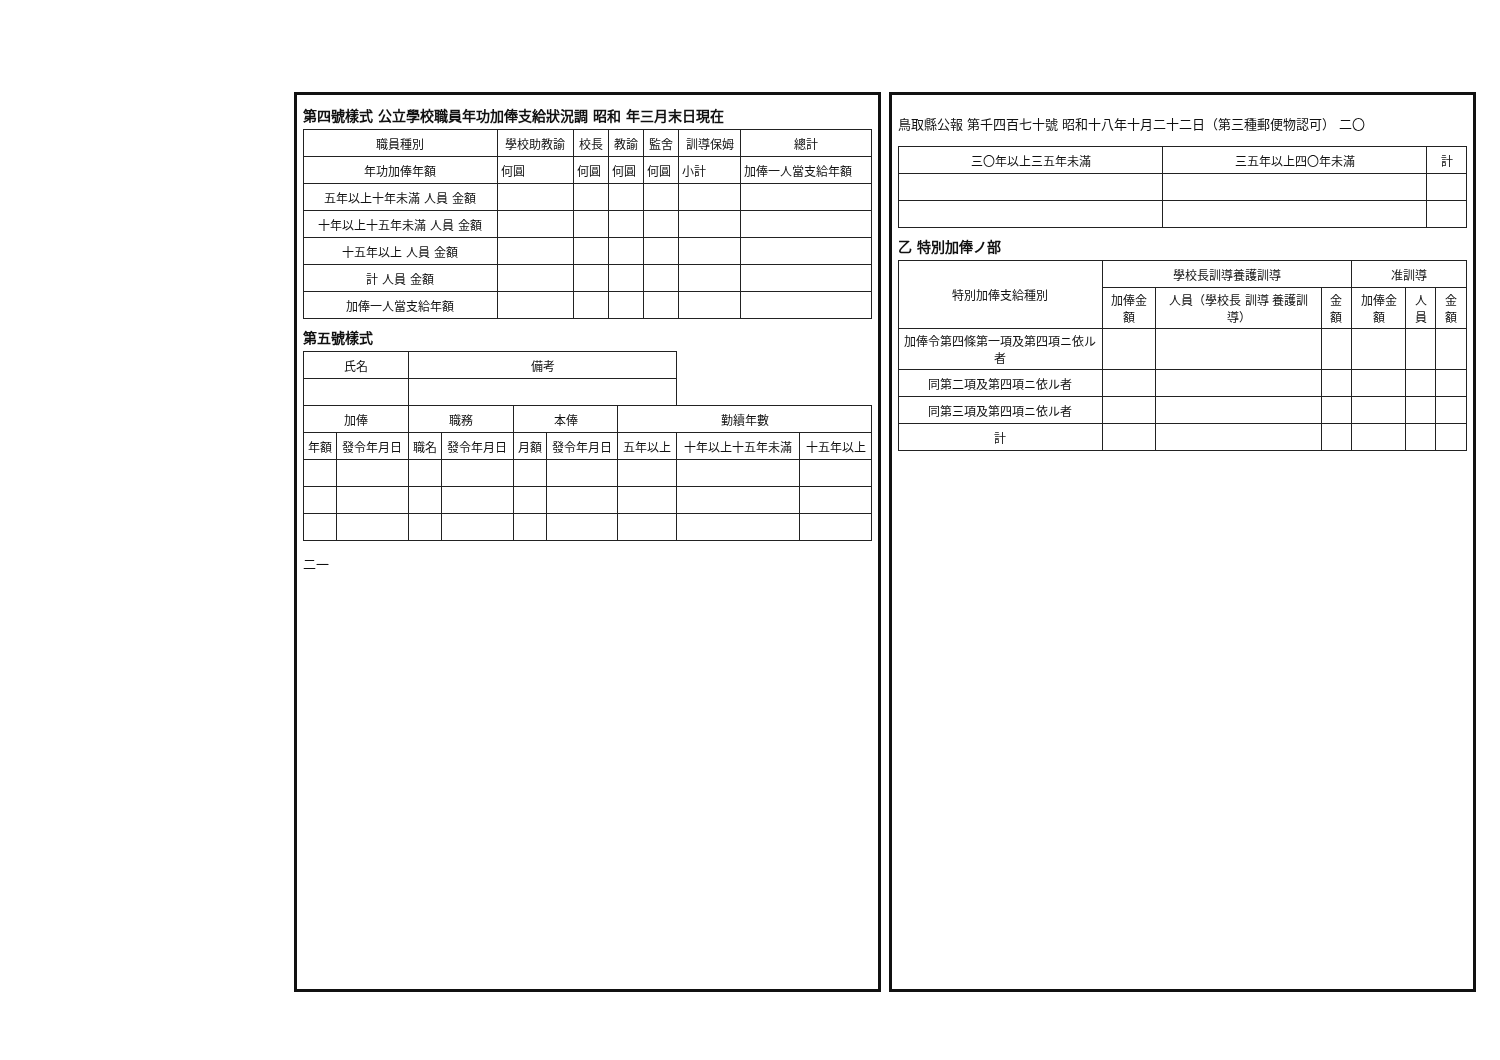第四號樣式 公立學校職員年功加俸支給狀況調 昭和 年三月末日現在
| 職員種別 | 學校助教諭 | 校長 | 教諭 | 監舍 | 訓導保姆 | 總計 |
| --- | --- | --- | --- | --- | --- | --- |
| 年功加俸年額 | 何圓 | 何圓 | 何圓 | 何圓 | 小計 | 加俸一人當支給年額 |
| 五年以上十年未滿 人員 金額 | | | | | | |
| 十年以上十五年未滿 人員 金額 | | | | | | |
| 十五年以上 人員 金額 | | | | | | |
| 計 人員 金額 | | | | | | |
| 加俸一人當支給年額 | | | | | | |
第五號樣式
| 氏名 | | 備考 | | | | | | |
| --- | --- | --- | --- | --- | --- | --- | --- | --- |
| 加俸 | | 職務 | | 本俸 | | 勤續年數 | | |
| 年額 | 發令年月日 | 職名 | 發令年月日 | 月額 | 發令年月日 | 五年以上 | 十年以上十五年未滿 | 十五年以上 |
二一
鳥取縣公報 第千四百七十號 昭和十八年十月二十二日（第三種郵便物認可） 二〇
| 三〇年以上三五年未滿 | 三五年以上四〇年未滿 | 計 |
| --- | --- | --- |
乙 特別加俸ノ部
| 特別加俸支給種別 | 學校長訓導養護訓導 | | | 准訓導 | | |
| --- | --- | --- | --- | --- | --- | --- |
| | 加俸金額 | 人員（學校長 訓導 養護訓導） | 金額 | 加俸金額 | 人員 | 金額 |
| 加俸令第四條第一項及第四項ニ依ル者 | | | | | | |
| 同第二項及第四項ニ依ル者 | | | | | | |
| 同第三項及第四項ニ依ル者 | | | | | | |
| 計 | | | | | | |